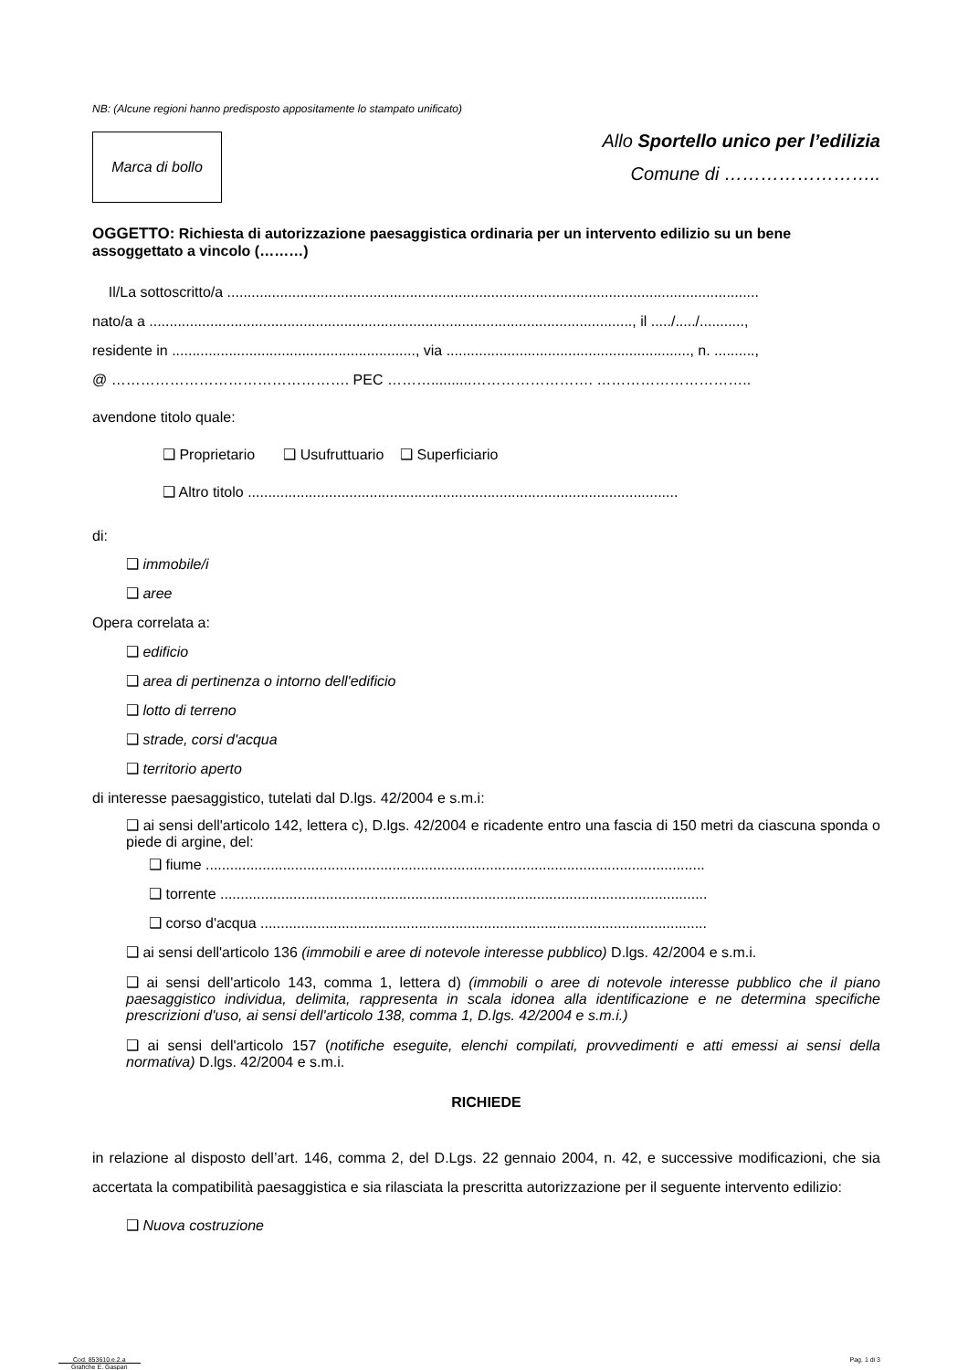NB: (Alcune regioni hanno predisposto appositamente lo stampato unificato)
Marca di bollo
Allo Sportello unico per l’edilizia
Comune di ……………………..
OGGETTO: Richiesta di autorizzazione paesaggistica ordinaria per un intervento edilizio su un bene assoggettato a vincolo (………)
Il/La sottoscritto/a ...................................................................................................................................
nato/a a ......................................................................................................................., il ...../...../...........,
residente in ............................................................, via ............................................................, n. ..........,
@ …………………………………………. PEC ………..........……………………. …………………………..
avendone titolo quale:
❑ Proprietario ❑ Usufruttuario ❑ Superficiario
❑ Altro titolo ..........................................................................................................
di:
❑ immobile/i
❑ aree
Opera correlata a:
❑ edificio
❑ area di pertinenza o intorno dell'edificio
❑ lotto di terreno
❑ strade, corsi d'acqua
❑ territorio aperto
di interesse paesaggistico, tutelati dal D.lgs. 42/2004 e s.m.i:
❑ ai sensi dell'articolo 142, lettera c), D.lgs. 42/2004 e ricadente entro una fascia di 150 metri da ciascuna sponda o piede di argine, del:
❑ fiume ...........................................................................................................................
❑ torrente ........................................................................................................................
❑ corso d'acqua ..............................................................................................................
❑ ai sensi dell'articolo 136 (immobili e aree di notevole interesse pubblico) D.lgs. 42/2004 e s.m.i.
❑ ai sensi dell'articolo 143, comma 1, lettera d) (immobili o aree di notevole interesse pubblico che il piano paesaggistico individua, delimita, rappresenta in scala idonea alla identificazione e ne determina specifiche prescrizioni d'uso, ai sensi dell'articolo 138, comma 1, D.lgs. 42/2004 e s.m.i.)
❑ ai sensi dell'articolo 157 (notifiche eseguite, elenchi compilati, provvedimenti e atti emessi ai sensi della normativa) D.lgs. 42/2004 e s.m.i.
RICHIEDE
in relazione al disposto dell’art. 146, comma 2, del D.Lgs. 22 gennaio 2004, n. 42, e successive modificazioni, che sia accertata la compatibilità paesaggistica e sia rilasciata la prescritta autorizzazione per il seguente intervento edilizio:
❑ Nuova costruzione
Cod. 853610.e.2.a
Grafiche E. Gaspari
Pag. 1 di 3